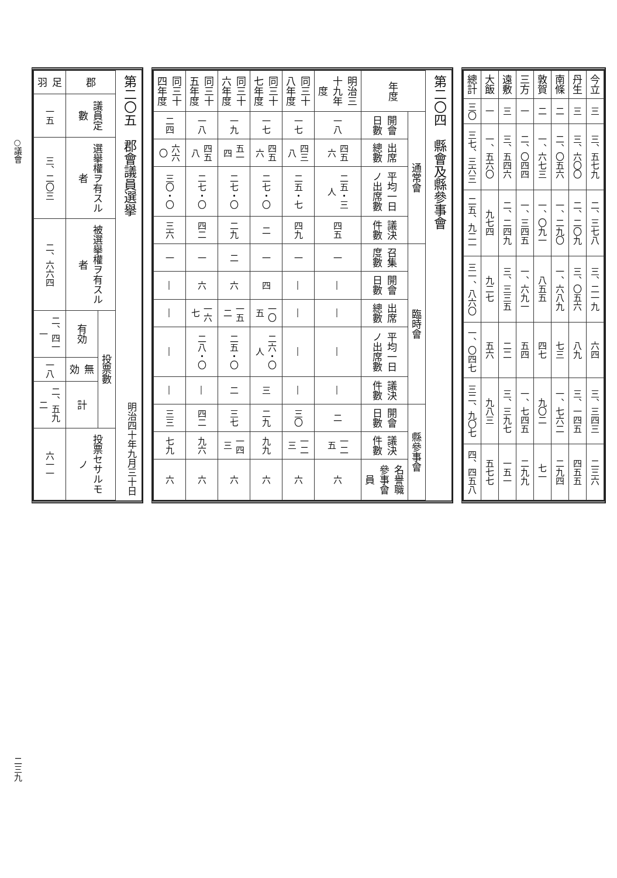| 今立 | 三 | 三、五七九 | 二、三七八 | 三、二一九 | 六四 | 三、三四三 | 二三六 |
| 丹生 | 三 | 三、六〇〇 | 二、二〇九 | 三、〇五六 | 八九 | 三、一四五 | 四五五 |
| 南條 | 二 | 二、〇五六 | 一、二九〇 | 一、六八九 | 七三 | 一、七六二 | 二九四 |
| 敦賀 | 二 | 一、六七三 | 一、〇九一 | 八五五 | 四七 | 九〇二 | 七一 |
| 三方 | 一 | 二、〇四四 | 一、三四五 | 一、六九一 | 五四 | 一、七四五 | 二九九 |
| 遠敷 | 三 | 三、五四六 | 二、二四九 | 三、三三五 | 二二 | 三、三九七 | 一五一 |
| 大飯 | 一 | 一、五六〇 | 九七四 | 九二七 | 五六 | 九八三 | 五七七 |
| 總計 | 三〇 | 三七、三六三 | 二五、九二一 | 三一、八六〇 | 一、〇四七 | 三二、九〇七 | 四、四五八 |
第二〇四　縣會及縣參事會
| 年度 | 通常會 | | | | 臨時會 | | | | | 縣參事會 | | |
| --- | --- | --- | --- | --- | --- | --- | --- | --- | --- | --- | --- | --- |
| | 開會日數 | 出席總數 | 平均一日ノ出席數 | 議決件數 | 召集度數 | 開會日數 | 出席總數 | 平均一日ノ出席數 | 議決件數 | 開會日數 | 議決件數 | 名譽職參事會員 |
| 明治三十九年度 | 一八 | 四五六 | 二五・三 人 | 四五 | 一 | ― | ― | ― | ― | 二 | 一二五 | 六 |
| 同三十八年度 | 一七 | 四三八 | 二五・七 | 四九 | 一 | ― | ― | ― | ― | 三〇 | 一二三 | 六 |
| 同三十七年度 | 一七 | 四五六 | 二七・〇 | 二 | 一 | 四 | 一〇五 | 二六・〇 人 | 三 | 二九 | 九九 | 六 |
| 同三十六年度 | 一九 | 五一四 | 二七・〇 | 二九 | 二 | 六 | 一五二 | 二五・〇 | 二 | 三七 | 一四三 | 六 |
| 同三十五年度 | 一八 | 四五八 | 二七・〇 | 四二 | 一 | 六 | 一六七 | 二八・〇 | ― | 四二 | 九六 | 六 |
| 同三十四年度 | 二四 | 六六〇 | 三〇・〇 | 三六 | 一 | ― | ― | ― | ― | 三三 | 七九 | 六 |
第二〇五　郡會議員選擧 明治四十年九月三十日
| 郡 | 議員定數 | 選擧權ヲ有スル者 | 被選擧權ヲ有スル者 | 投票數 | | | 投票セサルモノ |
| --- | --- | --- | --- | --- | --- | --- | --- |
| | | | | 有効 | 無効 | 計 | |
| 足羽 | 一五 | 三、二〇三 | 二、六六四 | 二、四一一 | 一八 | 二、五九二 | 六一一 |
○議會 二三九